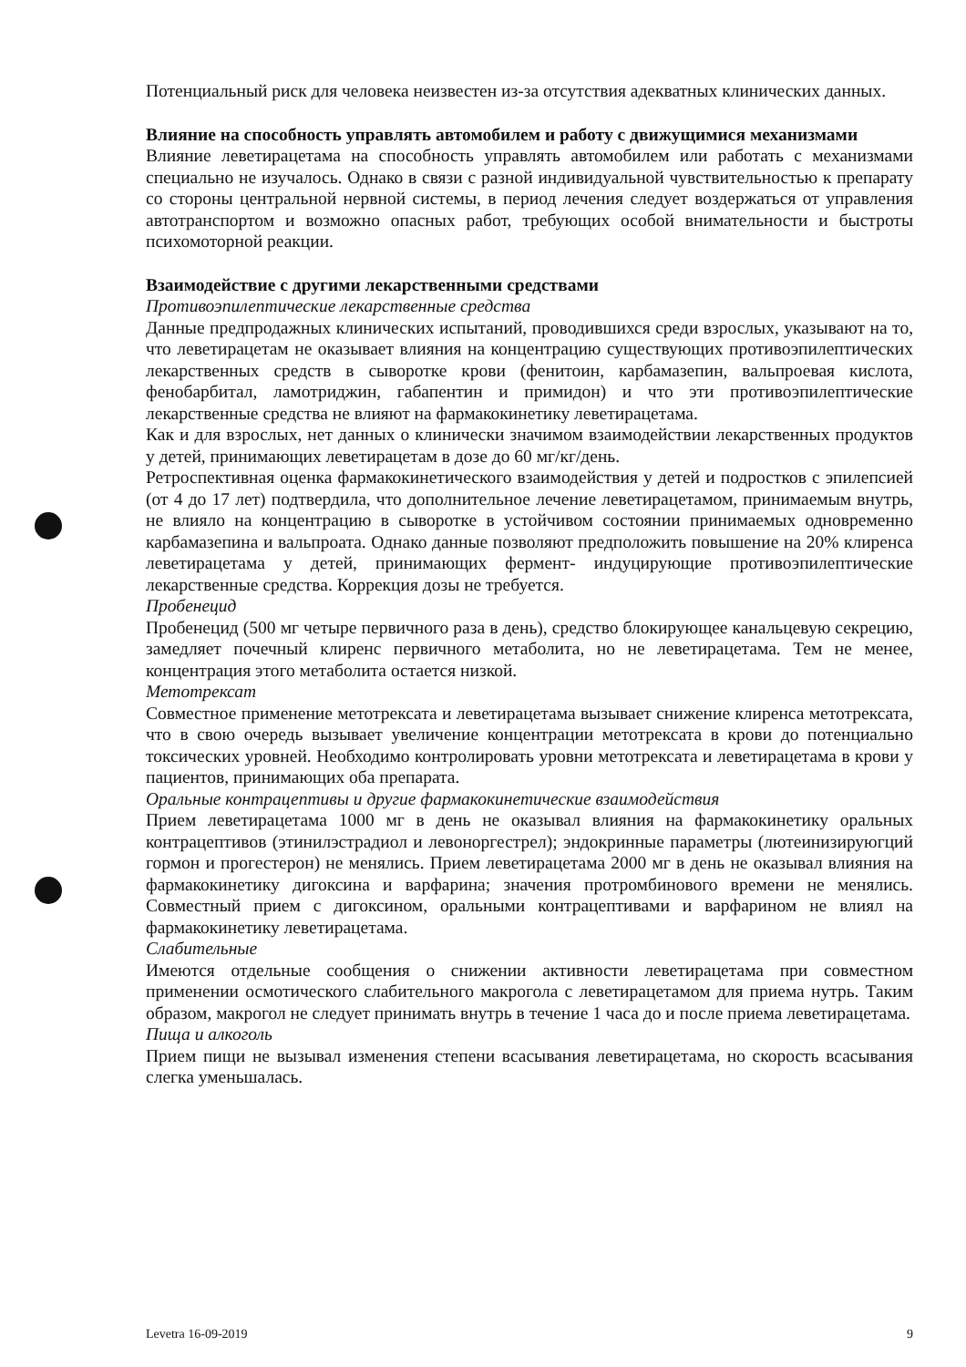Потенциальный риск для человека неизвестен из-за отсутствия адекватных клинических данных.
Влияние на способность управлять автомобилем и работу с движущимися механизмами
Влияние леветирацетама на способность управлять автомобилем или работать с механизмами специально не изучалось. Однако в связи с разной индивидуальной чувствительностью к препарату со стороны центральной нервной системы, в период лечения следует воздержаться от управления автотранспортом и возможно опасных работ, требующих особой внимательности и быстроты психомоторной реакции.
Взаимодействие с другими лекарственными средствами
Противоэпилептические лекарственные средства
Данные предпродажных клинических испытаний, проводившихся среди взрослых, указывают на то, что леветирацетам не оказывает влияния на концентрацию существующих противоэпилептических лекарственных средств в сыворотке крови (фенитоин, карбамазепин, вальпроевая кислота, фенобарбитал, ламотриджин, габапентин и примидон) и что эти противоэпилептические лекарственные средства не влияют на фармакокинетику леветирацетама.
Как и для взрослых, нет данных о клинически значимом взаимодействии лекарственных продуктов у детей, принимающих леветирацетам в дозе до 60 мг/кг/день.
Ретроспективная оценка фармакокинетического взаимодействия у детей и подростков с эпилепсией (от 4 до 17 лет) подтвердила, что дополнительное лечение леветирацетамом, принимаемым внутрь, не влияло на концентрацию в сыворотке в устойчивом состоянии принимаемых одновременно карбамазепина и вальпроата. Однако данные позволяют предположить повышение на 20% клиренса леветирацетама у детей, принимающих фермент- индуцирующие противоэпилептические лекарственные средства. Коррекция дозы не требуется.
Пробенецид
Пробенецид (500 мг четыре первичного раза в день), средство блокирующее канальцевую секрецию, замедляет почечный клиренс первичного метаболита, но не леветирацетама. Тем не менее, концентрация этого метаболита остается низкой.
Метотрексат
Совместное применение метотрексата и леветирацетама вызывает снижение клиренса метотрексата, что в свою очередь вызывает увеличение концентрации метотрексата в крови до потенциально токсических уровней. Необходимо контролировать уровни метотрексата и леветирацетама в крови у пациентов, принимающих оба препарата.
Оральные контрацептивы и другие фармакокинетические взаимодействия
Прием леветирацетама 1000 мг в день не оказывал влияния на фармакокинетику оральных контрацептивов (этинилэстрадиол и левоноргестрел); эндокринные параметры (лютеинизируюгций гормон и прогестерон) не менялись. Прием леветирацетама 2000 мг в день не оказывал влияния на фармакокинетику дигоксина и варфарина; значения протромбинового времени не менялись. Совместный прием с дигоксином, оральными контрацептивами и варфарином не влиял на фармакокинетику леветирацетама.
Слабительные
Имеются отдельные сообщения о снижении активности леветирацетама при совместном применении осмотического слабительного макрогола с леветирацетамом для приема нутрь. Таким образом, макрогол не следует принимать внутрь в течение 1 часа до и после приема леветирацетама.
Пища и алкоголь
Прием пищи не вызывал изменения степени всасывания леветирацетама, но скорость всасывания слегка уменьшалась.
Levetra 16-09-2019 9